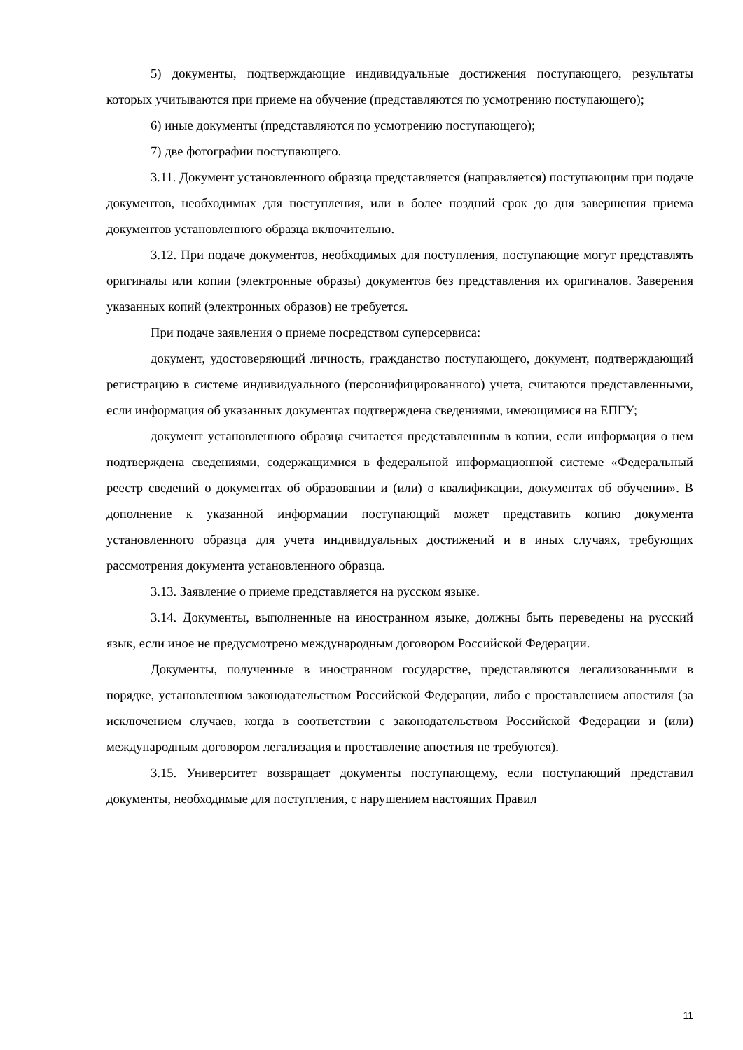5) документы, подтверждающие индивидуальные достижения поступающего, результаты которых учитываются при приеме на обучение (представляются по усмотрению поступающего);
6) иные документы (представляются по усмотрению поступающего);
7) две фотографии поступающего.
3.11. Документ установленного образца представляется (направляется) поступающим при подаче документов, необходимых для поступления, или в более поздний срок до дня завершения приема документов установленного образца включительно.
3.12. При подаче документов, необходимых для поступления, поступающие могут представлять оригиналы или копии (электронные образы) документов без представления их оригиналов. Заверения указанных копий (электронных образов) не требуется.
При подаче заявления о приеме посредством суперсервиса:
документ, удостоверяющий личность, гражданство поступающего, документ, подтверждающий регистрацию в системе индивидуального (персонифицированного) учета, считаются представленными, если информация об указанных документах подтверждена сведениями, имеющимися на ЕПГУ;
документ установленного образца считается представленным в копии, если информация о нем подтверждена сведениями, содержащимися в федеральной информационной системе «Федеральный реестр сведений о документах об образовании и (или) о квалификации, документах об обучении». В дополнение к указанной информации поступающий может представить копию документа установленного образца для учета индивидуальных достижений и в иных случаях, требующих рассмотрения документа установленного образца.
3.13. Заявление о приеме представляется на русском языке.
3.14. Документы, выполненные на иностранном языке, должны быть переведены на русский язык, если иное не предусмотрено международным договором Российской Федерации.
Документы, полученные в иностранном государстве, представляются легализованными в порядке, установленном законодательством Российской Федерации, либо с проставлением апостиля (за исключением случаев, когда в соответствии с законодательством Российской Федерации и (или) международным договором легализация и проставление апостиля не требуются).
3.15. Университет возвращает документы поступающему, если поступающий представил документы, необходимые для поступления, с нарушением настоящих Правил
11